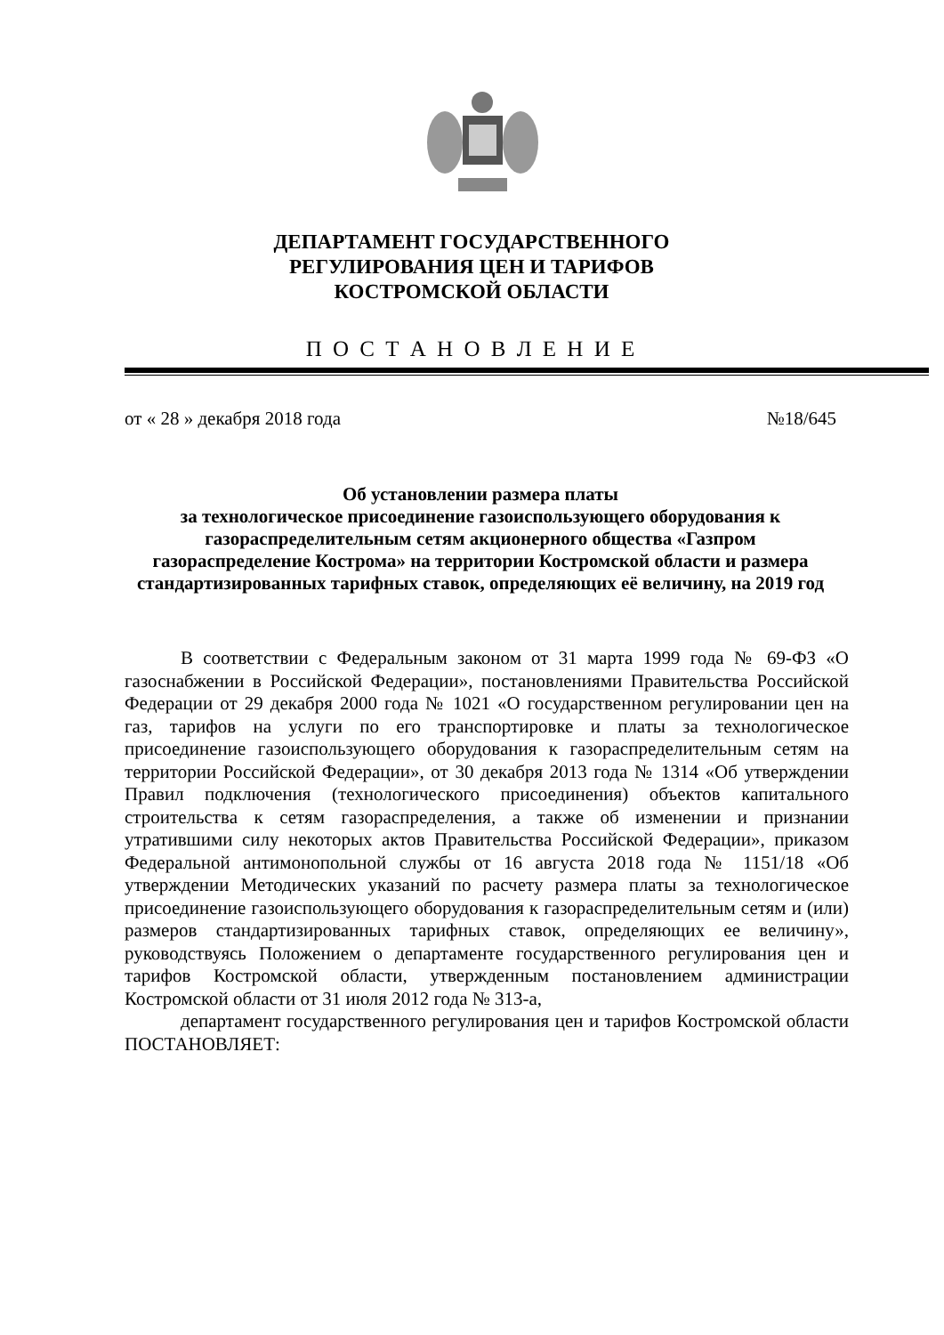ДЕПАРТАМЕНТ ГОСУДАРСТВЕННОГО
РЕГУЛИРОВАНИЯ ЦЕН И ТАРИФОВ
КОСТРОМСКОЙ ОБЛАСТИ
П О С Т А Н О В Л Е Н И Е
от « 28 » декабря 2018 года №18/645
Об установлении размера платы
за технологическое присоединение газоиспользующего оборудования к газораспределительным сетям акционерного общества «Газпром газораспределение Кострома» на территории Костромской области и размера стандартизированных тарифных ставок, определяющих её величину, на 2019 год
В соответствии с Федеральным законом от 31 марта 1999 года № 69-ФЗ «О газоснабжении в Российской Федерации», постановлениями Правительства Российской Федерации от 29 декабря 2000 года № 1021 «О государственном регулировании цен на газ, тарифов на услуги по его транспортировке и платы за технологическое присоединение газоиспользующего оборудования к газораспределительным сетям на территории Российской Федерации», от 30 декабря 2013 года № 1314 «Об утверждении Правил подключения (технологического присоединения) объектов капитального строительства к сетям газораспределения, а также об изменении и признании утратившими силу некоторых актов Правительства Российской Федерации», приказом Федеральной антимонопольной службы от 16 августа 2018 года № 1151/18 «Об утверждении Методических указаний по расчету размера платы за технологическое присоединение газоиспользующего оборудования к газораспределительным сетям и (или) размеров стандартизированных тарифных ставок, определяющих ее величину», руководствуясь Положением о департаменте государственного регулирования цен и тарифов Костромской области, утвержденным постановлением администрации Костромской области от 31 июля 2012 года № 313-а,
департамент государственного регулирования цен и тарифов Костромской области ПОСТАНОВЛЯЕТ: